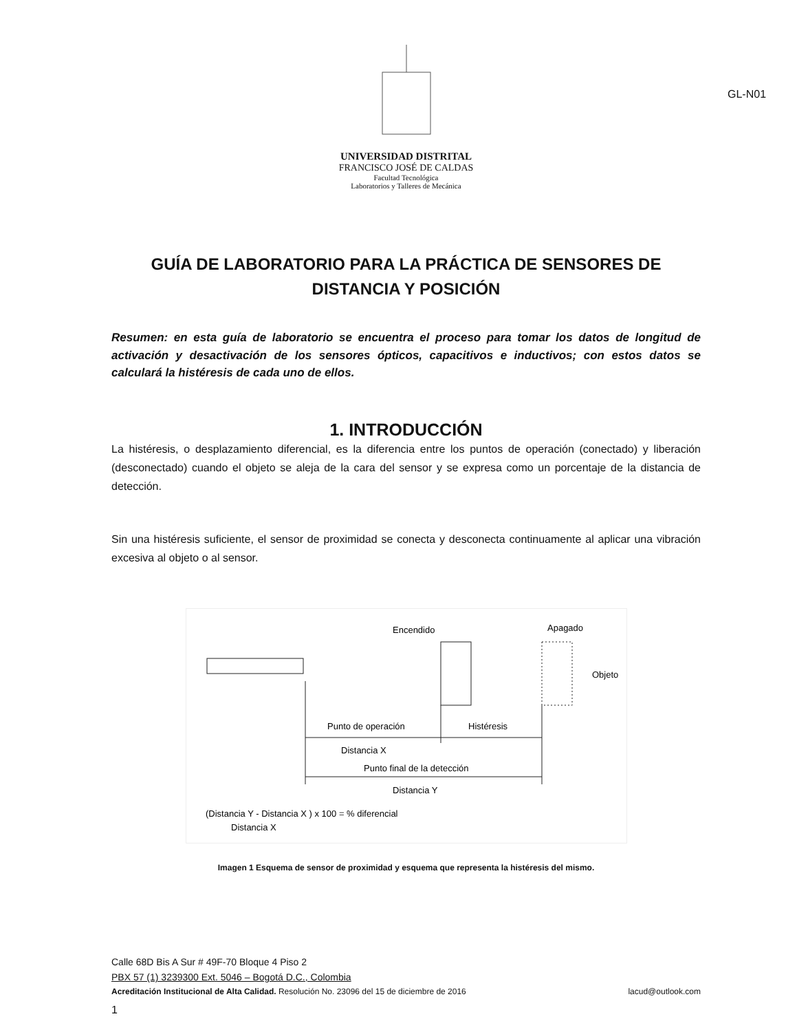GL-N01
UNIVERSIDAD DISTRITAL
FRANCISCO JOSÉ DE CALDAS
Facultad Tecnológica
Laboratorios y Talleres de Mecánica
GUÍA DE LABORATORIO PARA LA PRÁCTICA DE SENSORES DE DISTANCIA Y POSICIÓN
Resumen: en esta guía de laboratorio se encuentra el proceso para tomar los datos de longitud de activación y desactivación de los sensores ópticos, capacitivos e inductivos; con estos datos se calculará la histéresis de cada uno de ellos.
1. INTRODUCCIÓN
La histéresis, o desplazamiento diferencial, es la diferencia entre los puntos de operación (conectado) y liberación (desconectado) cuando el objeto se aleja de la cara del sensor y se expresa como un porcentaje de la distancia de detección.
Sin una histéresis suficiente, el sensor de proximidad se conecta y desconecta continuamente al aplicar una vibración excesiva al objeto o al sensor.
Encendido
Apagado
Objeto
Punto de operación
Histéresis
Distancia X
Punto final de la detección
Distancia Y
(Distancia Y - Distancia X ) x 100 = % diferencial
Distancia X
Imagen 1 Esquema de sensor de proximidad y esquema que representa la histéresis del mismo.
Calle 68D Bis A Sur # 49F-70 Bloque 4 Piso 2
PBX 57 (1) 3239300 Ext. 5046 – Bogotá D.C., Colombia
Acreditación Institucional de Alta Calidad. Resolución No. 23096 del 15 de diciembre de 2016 lacud@outlook.com
1